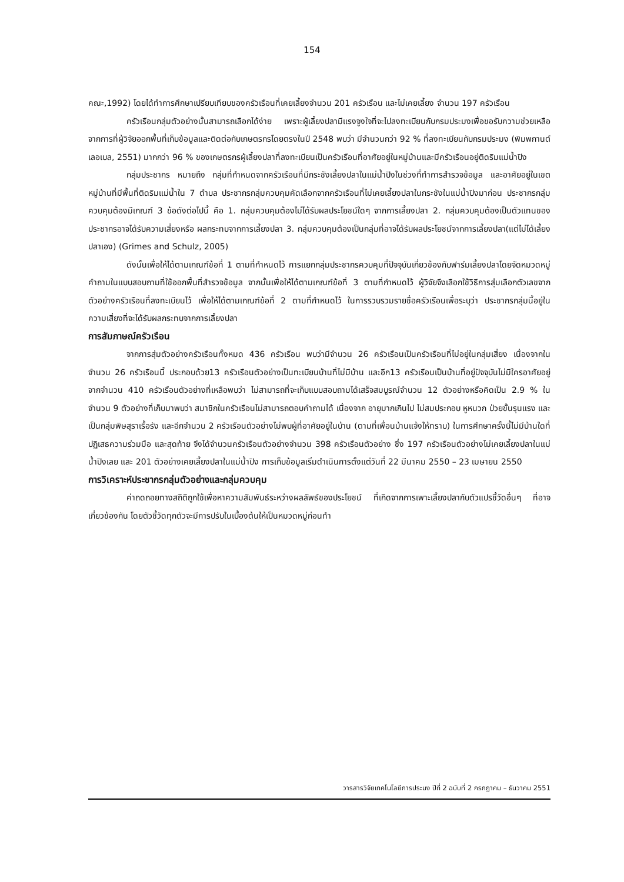154
คณะ,1992) โดยได้ทำการศึกษาเปรียบเทียบของครัวเรือนที่เคยเลี้ยงจำนวน 201 ครัวเรือน และไม่เคยเลี้ยง จำนวน 197 ครัวเรือน
ครัวเรือนกลุ่มตัวอย่างนั้นสามารถเลือกได้ง่าย เพราะผู้เลี้ยงปลามีแรงจูงใจที่จะไปลงทะเบียนกับกรมประมงเพื่อขอรับความช่วยเหลือ จากการที่ผู้วิจัยออกพื้นที่เก็บข้อมูลและติดต่อกับเกษตรกรโดยตรงในปี 2548 พบว่า มีจำนวนกว่า 92 % ที่ลงทะเบียนกับกรมประมง (พิมพกานต์ เลอเบล, 2551) มากกว่า 96 % ของเกษตรกรผู้เลี้ยงปลาที่ลงทะเบียนเป็นครัวเรือนที่อาศัยอยู่ในหมู่บ้านและมีครัวเรือนอยู่ติดริมแม่น้ำปิง
กลุ่มประชากร หมายถึง กลุ่มที่กำหนดจากครัวเรือนที่มีกระชังเลี้ยงปลาในแม่น้ำปิงในช่วงที่ทำการสำรวจข้อมูล และอาศัยอยู่ในเขตหมู่บ้านที่มีพื้นที่ติดริมแม่น้ำใน 7 ตำบล ประชากรกลุ่มควบคุมคัดเลือกจากครัวเรือนที่ไม่เคยเลี้ยงปลาในกระชังในแม่น้ำปิงมาก่อน ประชากรกลุ่มควบคุมต้องมีเกณฑ์ 3 ข้อดังต่อไปนี้ คือ 1. กลุ่มควบคุมต้องไม่ได้รับผลประโยชน์ใดๆ จากการเลี้ยงปลา 2. กลุ่มควบคุมต้องเป็นตัวแทนของประชากรอาจได้รับความเสี่ยงหรือ ผลกระทบจากการเลี้ยงปลา 3. กลุ่มควบคุมต้องเป็นกลุ่มที่อาจได้รับผลประโยชน์จากการเลี้ยงปลา(แต่ไม่ได้เลี้ยงปลาเอง) (Grimes and Schulz, 2005)
ดังนั้นเพื่อให้ได้ตามเกณฑ์ข้อที่ 1 ตามที่กำหนดไว้ การแยกกลุ่มประชากรควบคุมที่ปัจจุบันเกี่ยวข้องกับฟาร์มเลี้ยงปลาโดยจัดหมวดหมู่คำถามในแบบสอบถามที่ใช้ออกพื้นที่สำรวจข้อมูล จากนั้นเพื่อให้ได้ตามเกณฑ์ข้อที่ 3 ตามที่กำหนดไว้ ผู้วิจัยจึงเลือกใช้วิธีการสุ่มเลือกตัวเลขจากตัวอย่างครัวเรือนที่ลงทะเบียนไว้ เพื่อให้ได้ตามเกณฑ์ข้อที่ 2 ตามที่กำหนดไว้ ในการรวบรวมรายชื่อครัวเรือนเพื่อระบุว่า ประชากรกลุ่มนี้อยู่ในความเสี่ยงที่จะได้รับผลกระทบจากการเลี้ยงปลา
การสัมภาษณ์ครัวเรือน
จากการสุ่มตัวอย่างครัวเรือนทั้งหมด 436 ครัวเรือน พบว่ามีจำนวน 26 ครัวเรือนเป็นครัวเรือนที่ไม่อยู่ในกลุ่มเสี่ยง เนื่องจากในจำนวน 26 ครัวเรือนนี้ ประกอบด้วย13 ครัวเรือนตัวอย่างเป็นทะเบียนบ้านที่ไม่มีบ้าน และอีก13 ครัวเรือนเป็นบ้านที่อยู่ปัจจุบันไม่มีใครอาศัยอยู่ จากจำนวน 410 ครัวเรือนตัวอย่างที่เหลือพบว่า ไม่สามารถที่จะเก็บแบบสอบถามได้เสร็จสมบูรณ์จำนวน 12 ตัวอย่างหรือคิดเป็น 2.9 % ในจำนวน 9 ตัวอย่างที่เก็บมาพบว่า สมาชิกในครัวเรือนไม่สามารถตอบคำถามได้ เนื่องจาก อายุมากเกินไป ไม่สมประกอบ หูหนวก ป่วยขั้นรุนแรง และเป็นกลุ่มพิษสุราเรื้อรัง และอีกจำนวน 2 ครัวเรือนตัวอย่างไม่พบผู้ที่อาศัยอยู่ในบ้าน (ตามที่เพื่อนบ้านแจ้งให้ทราบ) ในการศึกษาครั้งนี้ไม่มีบ้านใดที่ปฏิเสธความร่วมมือ และสุดท้าย จึงได้จำนวนครัวเรือนตัวอย่างจำนวน 398 ครัวเรือนตัวอย่าง ซึ่ง 197 ครัวเรือนตัวอย่างไม่เคยเลี้ยงปลาในแม่น้ำปิงเลย และ 201 ตัวอย่างเคยเลี้ยงปลาในแม่น้ำปิง การเก็บข้อมูลเริ่มดำเนินการตั้งแต่วันที่ 22 มีนาคม 2550 – 23 เมษายน 2550
การวิเคราะห์ประชากรกลุ่มตัวอย่างและกลุ่มควบคุม
ค่าถดถอยทางสถิติถูกใช้เพื่อหาความสัมพันธ์ระหว่างผลลัพธ์ของประโยชน์ ที่เกิดจากการเพาะเลี้ยงปลากับตัวแปรชี้วัดอื่นๆ ที่อาจเกี่ยวข้องกัน โดยตัวชี้วัดทุกตัวจะมีการปรับในเบื้องต้นให้เป็นหมวดหมู่ก่อนทำ
วารสารวิจัยเทคโนโลยีการประมง ปีที่ 2 ฉบับที่ 2 กรกฎาคม – ธันวาคม 2551